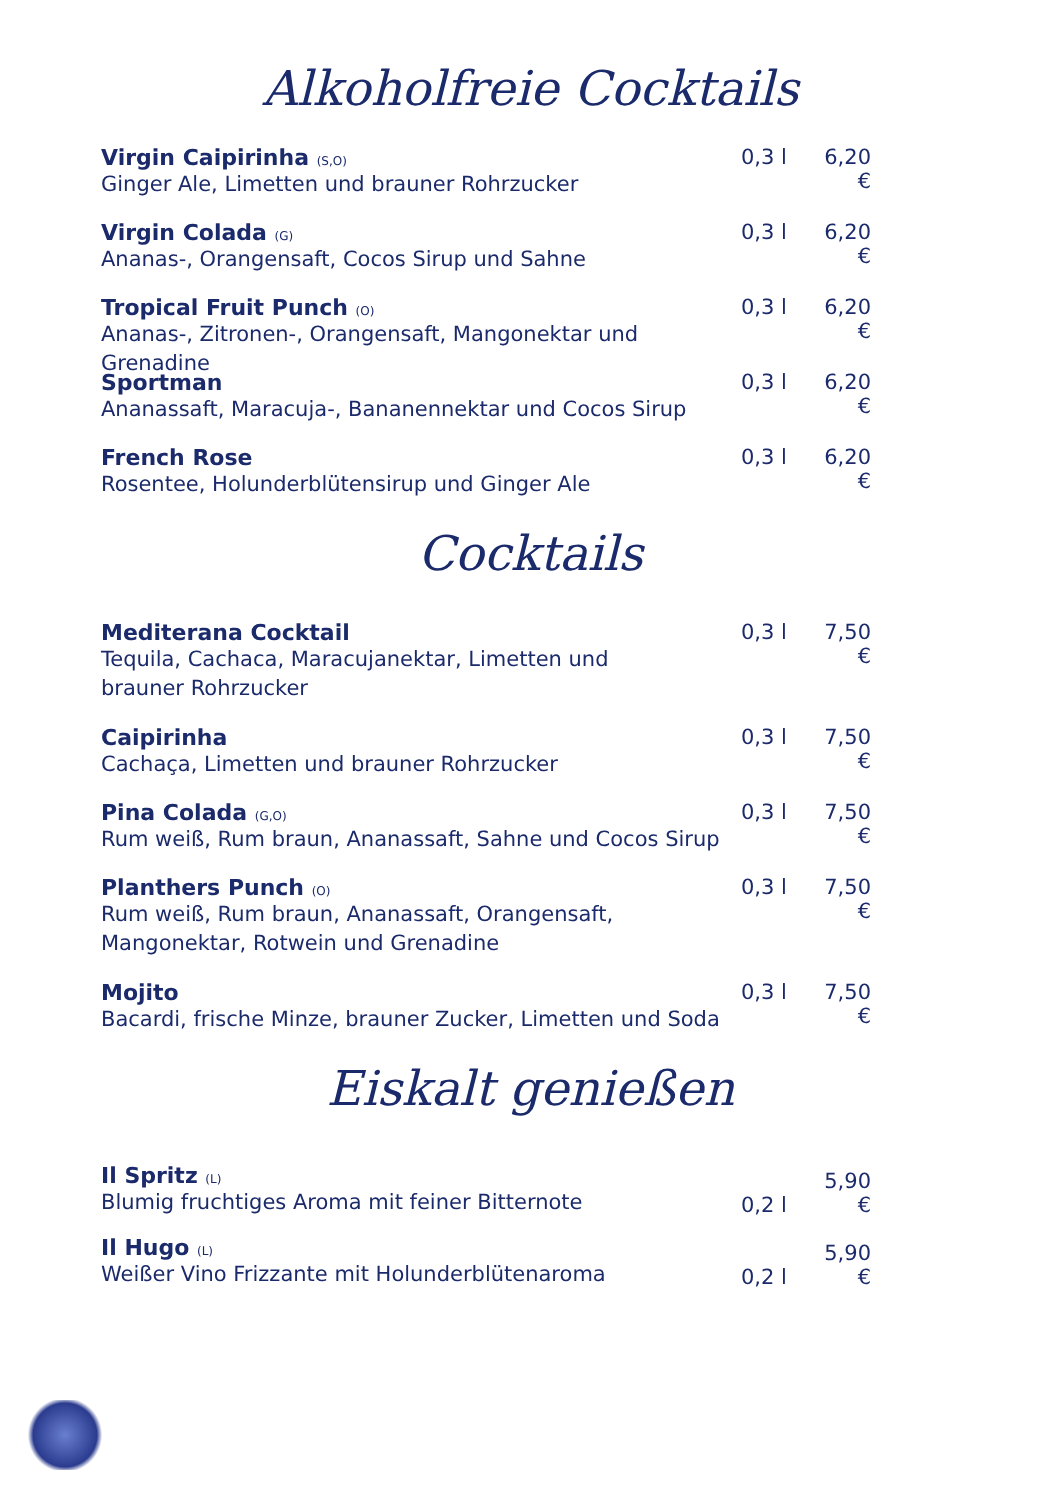Alkoholfreie Cocktails
Virgin Caipirinha (S,O)
Ginger Ale, Limetten und brauner Rohrzucker
0,3 l 6,20 €
Virgin Colada (G)
Ananas-, Orangensaft, Cocos Sirup und Sahne
0,3 l 6,20 €
Tropical Fruit Punch (O)
Ananas-, Zitronen-, Orangensaft, Mangonektar und Grenadine
0,3 l 6,20 €
Sportman
Ananassaft, Maracuja-, Bananennektar und Cocos Sirup
0,3 l 6,20 €
French Rose
Rosentee, Holunderblütensirup und Ginger Ale
0,3 l 6,20 €
Cocktails
Mediterana Cocktail
Tequila, Cachaca, Maracujanektar, Limetten und
brauner Rohrzucker
0,3 l 7,50 €
Caipirinha
Cachaça, Limetten und brauner Rohrzucker
0,3 l 7,50 €
Pina Colada (G,O)
Rum weiß, Rum braun, Ananassaft, Sahne und Cocos Sirup
0,3 l 7,50 €
Planthers Punch (O)
Rum weiß, Rum braun, Ananassaft, Orangensaft,
Mangonektar, Rotwein und Grenadine
0,3 l 7,50 €
Mojito
Bacardi, frische Minze, brauner Zucker, Limetten und Soda
0,3 l 7,50 €
Eiskalt genießen
Il Spritz (L)
Blumig fruchtiges Aroma mit feiner Bitternote
0,2 l
5,90 €
Il Hugo (L)
Weißer Vino Frizzante mit Holunderblütenaroma
0,2 l
5,90 €